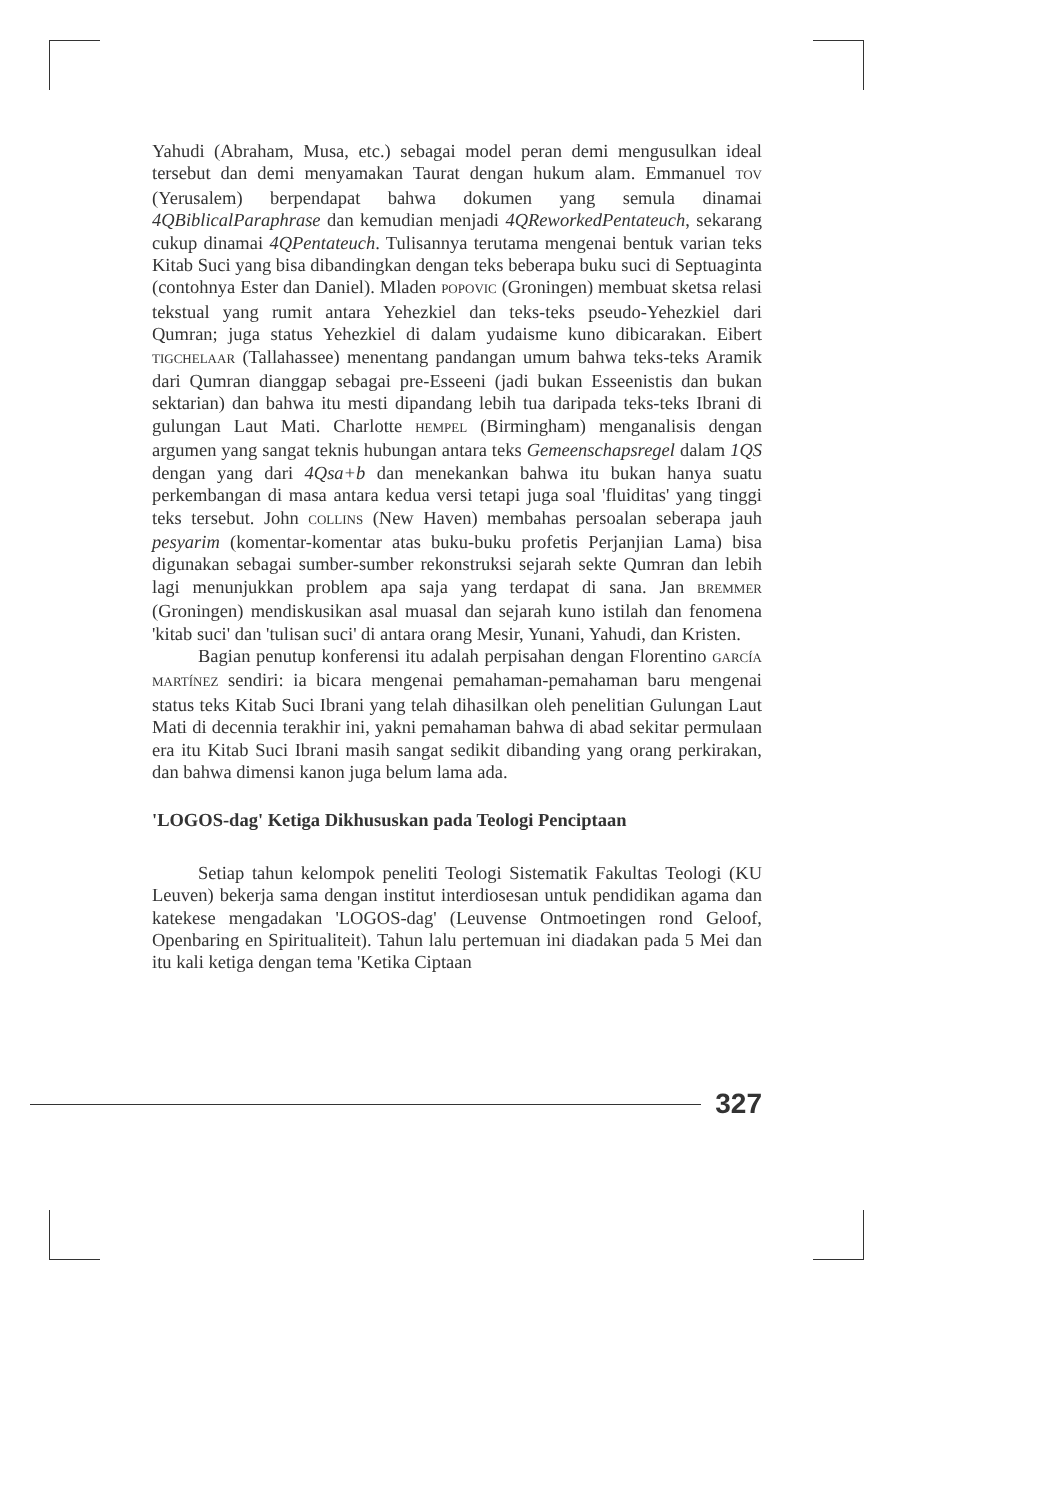Yahudi (Abraham, Musa, etc.) sebagai model peran demi mengusulkan ideal tersebut dan demi menyamakan Taurat dengan hukum alam. Emmanuel TOV (Yerusalem) berpendapat bahwa dokumen yang semula dinamai 4QBiblicalParaphrase dan kemudian menjadi 4QReworkedPentateuch, sekarang cukup dinamai 4QPentateuch. Tulisannya terutama mengenai bentuk varian teks Kitab Suci yang bisa dibandingkan dengan teks beberapa buku suci di Septuaginta (contohnya Ester dan Daniel). Mladen POPOVIC (Groningen) membuat sketsa relasi tekstual yang rumit antara Yehezkiel dan teks-teks pseudo-Yehezkiel dari Qumran; juga status Yehezkiel di dalam yudaisme kuno dibicarakan. Eibert TIGCHELAAR (Tallahassee) menentang pandangan umum bahwa teks-teks Aramik dari Qumran dianggap sebagai pre-Esseeni (jadi bukan Esseenistis dan bukan sektarian) dan bahwa itu mesti dipandang lebih tua daripada teks-teks Ibrani di gulungan Laut Mati. Charlotte HEMPEL (Birmingham) menganalisis dengan argumen yang sangat teknis hubungan antara teks Gemeenschapsregel dalam 1QS dengan yang dari 4Qsa+b dan menekankan bahwa itu bukan hanya suatu perkembangan di masa antara kedua versi tetapi juga soal 'fluiditas' yang tinggi teks tersebut. John COLLINS (New Haven) membahas persoalan seberapa jauh pesyarim (komentar-komentar atas buku-buku profetis Perjanjian Lama) bisa digunakan sebagai sumber-sumber rekonstruksi sejarah sekte Qumran dan lebih lagi menunjukkan problem apa saja yang terdapat di sana. Jan BREMMER (Groningen) mendiskusikan asal muasal dan sejarah kuno istilah dan fenomena 'kitab suci' dan 'tulisan suci' di antara orang Mesir, Yunani, Yahudi, dan Kristen.
Bagian penutup konferensi itu adalah perpisahan dengan Florentino GARCÍA MARTÍNEZ sendiri: ia bicara mengenai pemahaman-pemahaman baru mengenai status teks Kitab Suci Ibrani yang telah dihasilkan oleh penelitian Gulungan Laut Mati di decennia terakhir ini, yakni pemahaman bahwa di abad sekitar permulaan era itu Kitab Suci Ibrani masih sangat sedikit dibanding yang orang perkirakan, dan bahwa dimensi kanon juga belum lama ada.
'LOGOS-dag' Ketiga Dikhususkan pada Teologi Penciptaan
Setiap tahun kelompok peneliti Teologi Sistematik Fakultas Teologi (KU Leuven) bekerja sama dengan institut interdiosesan untuk pendidikan agama dan katekese mengadakan 'LOGOS-dag' (Leuvense Ontmoetingen rond Geloof, Openbaring en Spiritualiteit). Tahun lalu pertemuan ini diadakan pada 5 Mei dan itu kali ketiga dengan tema 'Ketika Ciptaan
327